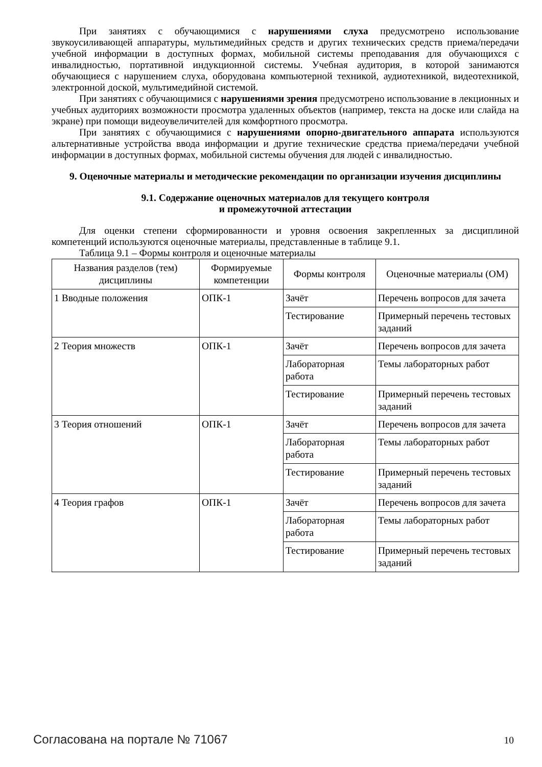При занятиях с обучающимися с нарушениями слуха предусмотрено использование звукоусиливающей аппаратуры, мультимедийных средств и других технических средств приема/передачи учебной информации в доступных формах, мобильной системы преподавания для обучающихся с инвалидностью, портативной индукционной системы. Учебная аудитория, в которой занимаются обучающиеся с нарушением слуха, оборудована компьютерной техникой, аудиотехникой, видеотехникой, электронной доской, мультимедийной системой.
При занятиях с обучающимися с нарушениями зрения предусмотрено использование в лекционных и учебных аудиториях возможности просмотра удаленных объектов (например, текста на доске или слайда на экране) при помощи видеоувеличителей для комфортного просмотра.
При занятиях с обучающимися с нарушениями опорно-двигательного аппарата используются альтернативные устройства ввода информации и другие технические средства приема/передачи учебной информации в доступных формах, мобильной системы обучения для людей с инвалидностью.
9. Оценочные материалы и методические рекомендации по организации изучения дисциплины
9.1. Содержание оценочных материалов для текущего контроля
и промежуточной аттестации
Для оценки степени сформированности и уровня освоения закрепленных за дисциплиной компетенций используются оценочные материалы, представленные в таблице 9.1.
Таблица 9.1 – Формы контроля и оценочные материалы
| Названия разделов (тем) дисциплины | Формируемые компетенции | Формы контроля | Оценочные материалы (ОМ) |
| --- | --- | --- | --- |
| 1 Вводные положения | ОПК-1 | Зачёт | Перечень вопросов для зачета |
| | | Тестирование | Примерный перечень тестовых заданий |
| 2 Теория множеств | ОПК-1 | Зачёт | Перечень вопросов для зачета |
| | | Лабораторная работа | Темы лабораторных работ |
| | | Тестирование | Примерный перечень тестовых заданий |
| 3 Теория отношений | ОПК-1 | Зачёт | Перечень вопросов для зачета |
| | | Лабораторная работа | Темы лабораторных работ |
| | | Тестирование | Примерный перечень тестовых заданий |
| 4 Теория графов | ОПК-1 | Зачёт | Перечень вопросов для зачета |
| | | Лабораторная работа | Темы лабораторных работ |
| | | Тестирование | Примерный перечень тестовых заданий |
Согласована на портале № 71067 10